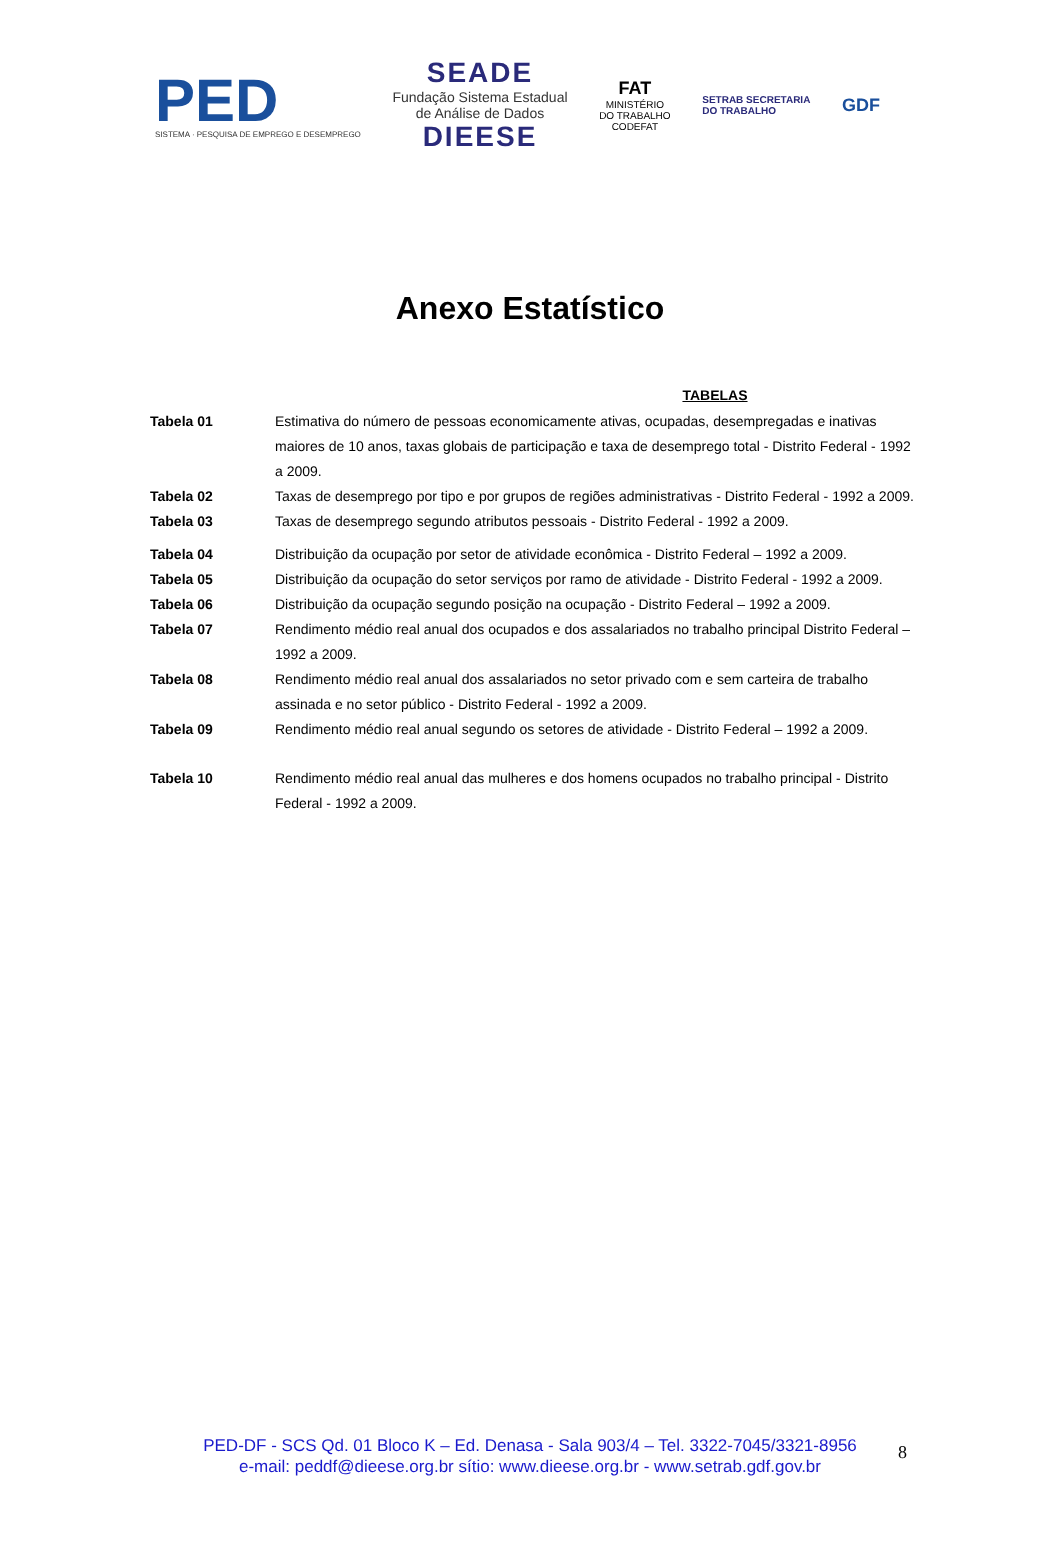PED
SISTEMA · PESQUISA DE EMPREGO E DESEMPREGO
SEADE
Fundação Sistema Estadual
de Análise de Dados
DIEESE
FAT
MINISTÉRIO
DO TRABALHO
CODEFAT
SETRAB SECRETARIA
DO TRABALHO
GDF
Anexo Estatístico
TABELAS
| Tabela 01 | Estimativa do número de pessoas economicamente ativas, ocupadas, desempregadas e inativas maiores de 10 anos, taxas globais de participação e taxa de desemprego total - Distrito Federal - 1992 a 2009. |
| Tabela 02 | Taxas de desemprego por tipo e por grupos de regiões administrativas - Distrito Federal - 1992 a 2009. |
| Tabela 03 | Taxas de desemprego segundo atributos pessoais - Distrito Federal - 1992 a 2009. |
| Tabela 04 | Distribuição da ocupação por setor de atividade econômica - Distrito Federal – 1992 a 2009. |
| Tabela 05 | Distribuição da ocupação do setor serviços por ramo de atividade - Distrito Federal - 1992 a 2009. |
| Tabela 06 | Distribuição da ocupação segundo posição na ocupação - Distrito Federal – 1992 a 2009. |
| Tabela 07 | Rendimento médio real anual dos ocupados e dos assalariados no trabalho principal Distrito Federal – 1992 a 2009. |
| Tabela 08 | Rendimento médio real anual dos assalariados no setor privado com e sem carteira de trabalho assinada e no setor público - Distrito Federal - 1992 a 2009. |
| Tabela 09 | Rendimento médio real anual segundo os setores de atividade - Distrito Federal – 1992 a 2009. |
| Tabela 10 | Rendimento médio real anual das mulheres e dos homens ocupados no trabalho principal - Distrito Federal - 1992 a 2009. |
PED-DF - SCS Qd. 01 Bloco K – Ed. Denasa - Sala 903/4 – Tel. 3322-7045/3321-8956
e-mail: peddf@dieese.org.br sítio: www.dieese.org.br - www.setrab.gdf.gov.br
8